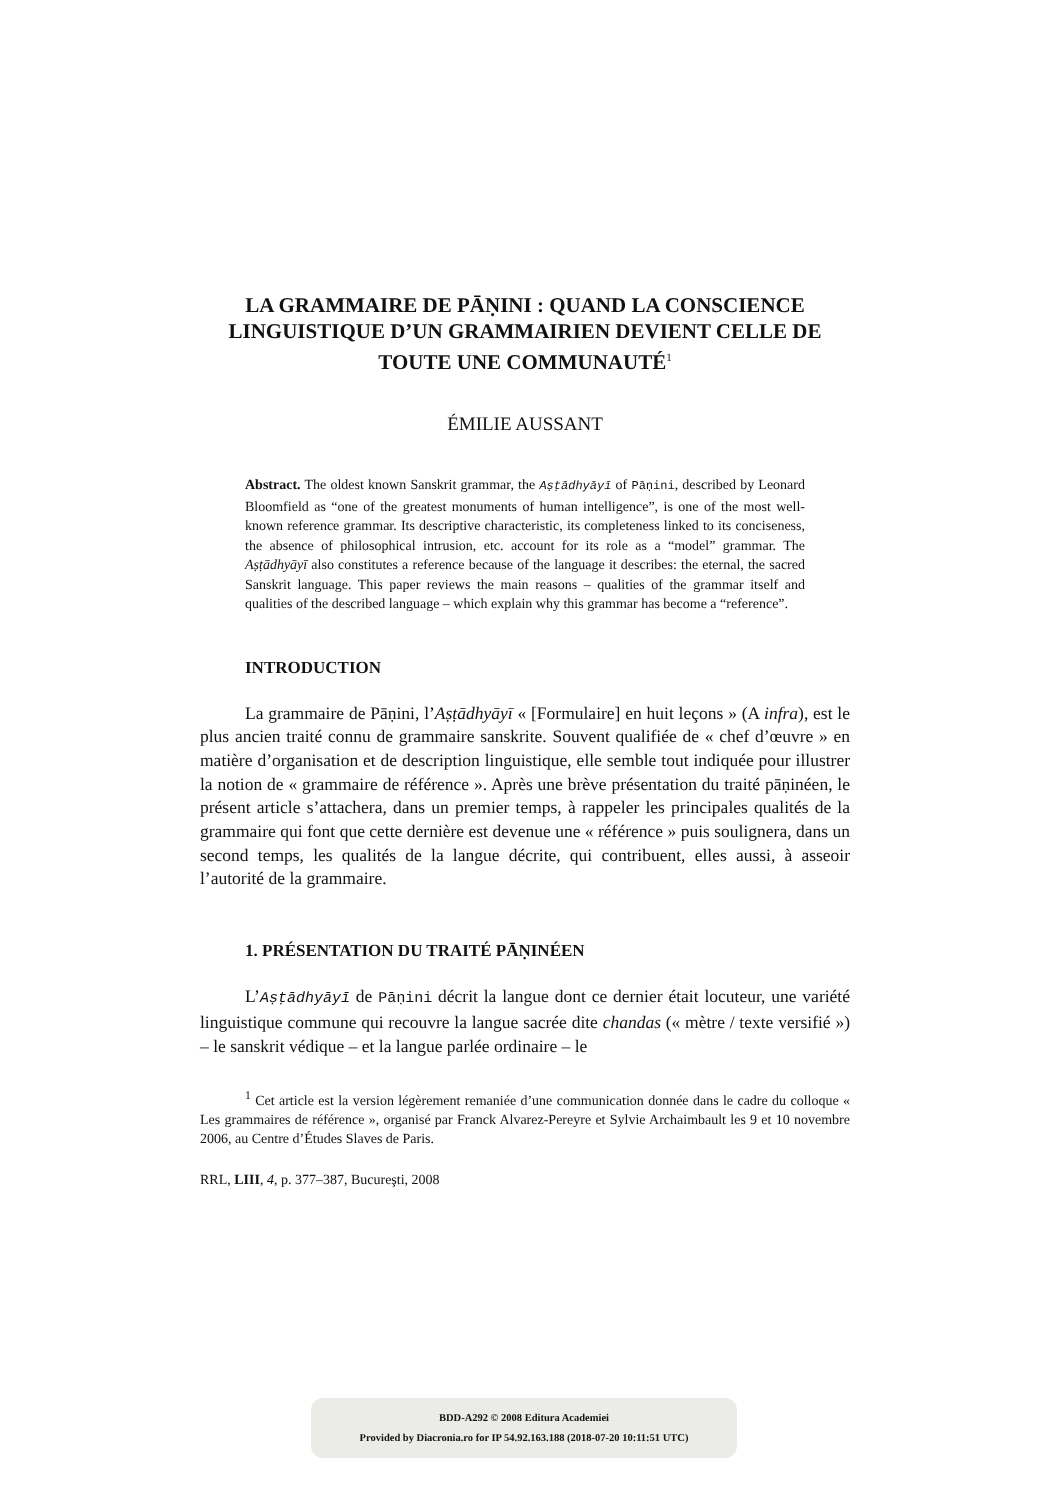LA GRAMMAIRE DE PĀṆINI : QUAND LA CONSCIENCE LINGUISTIQUE D’UN GRAMMAIRIEN DEVIENT CELLE DE TOUTE UNE COMMUNAUTÉ<sup>1</sup>
ÉMILIE AUSSANT
Abstract. The oldest known Sanskrit grammar, the Aṣṭādhyāyī of Pāṇini, described by Leonard Bloomfield as “one of the greatest monuments of human intelligence”, is one of the most well-known reference grammar. Its descriptive characteristic, its completeness linked to its conciseness, the absence of philosophical intrusion, etc. account for its role as a “model” grammar. The Aṣṭādhyāyī also constitutes a reference because of the language it describes: the eternal, the sacred Sanskrit language. This paper reviews the main reasons – qualities of the grammar itself and qualities of the described language – which explain why this grammar has become a “reference”.
INTRODUCTION
La grammaire de Pāṇini, l’Aṣṭādhyāyī « [Formulaire] en huit leçons » (A infra), est le plus ancien traité connu de grammaire sanskrite. Souvent qualifiée de « chef d’œuvre » en matière d’organisation et de description linguistique, elle semble tout indiquée pour illustrer la notion de « grammaire de référence ». Après une brève présentation du traité pāṇinéen, le présent article s’attachera, dans un premier temps, à rappeler les principales qualités de la grammaire qui font que cette dernière est devenue une « référence » puis soulignera, dans un second temps, les qualités de la langue décrite, qui contribuent, elles aussi, à asseoir l’autorité de la grammaire.
1. PRÉSENTATION DU TRAITÉ PĀṆINÉEN
L’Aṣṭādhyāyī de Pāṇini décrit la langue dont ce dernier était locuteur, une variété linguistique commune qui recouvre la langue sacrée dite chandas (« mètre / texte versifié ») – le sanskrit védique – et la langue parlée ordinaire – le
<sup>1</sup> Cet article est la version légèrement remaniée d’une communication donnée dans le cadre du colloque « Les grammaires de référence », organisé par Franck Alvarez-Pereyre et Sylvie Archaimbault les 9 et 10 novembre 2006, au Centre d’Études Slaves de Paris.
RRL, LIII, 4, p. 377–387, Bucureşti, 2008
BDD-A292 © 2008 Editura Academiei
Provided by Diacronia.ro for IP 54.92.163.188 (2018-07-20 10:11:51 UTC)